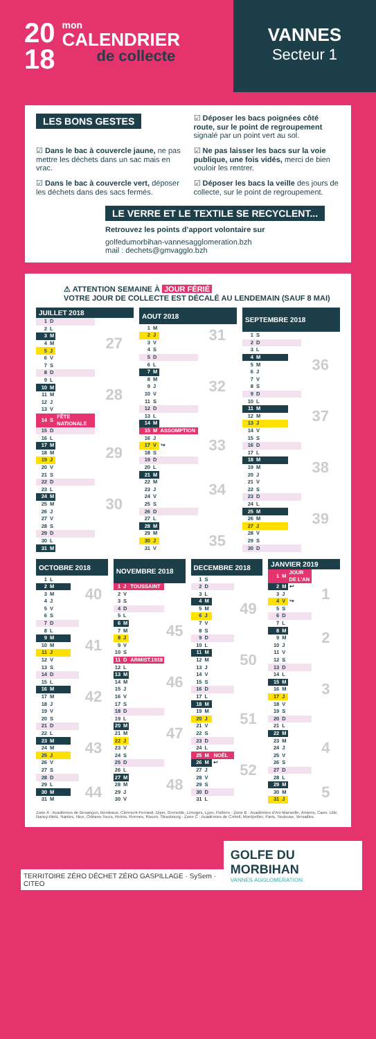20
18
mon
CALENDRIER
de collecte
VANNES
Secteur 1
LES BONS GESTES
☑ Déposer les bacs poignées côté route, sur le point de regroupement signalé par un point vert au sol.
☑ Dans le bac à couvercle jaune, ne pas mettre les déchets dans un sac mais en vrac.
☑ Ne pas laisser les bacs sur la voie publique, une fois vidés, merci de bien vouloir les rentrer.
☑ Dans le bac à couvercle vert, déposer les déchets dans des sacs fermés.
☑ Déposer les bacs la veille des jours de collecte, sur le point de regroupement.
LE VERRE ET LE TEXTILE SE RECYCLENT...
Retrouvez les points d’apport volontaire sur
golfedumorbihan-vannesagglomeration.bzh
mail : dechets@gmvagglo.bzh
⚠ ATTENTION SEMAINE À JOUR FÉRIÉ
VOTRE JOUR DE COLLECTE EST DÉCALÉ AU LENDEMAIN (SAUF 8 MAI)
| JUILLET 2018 | | | |
| --- | --- | --- | --- |
| 1 | D | | |
| 2 | L | | |
| 3 | M | | |
| 4 | M | | 27 |
| 5 | J | | |
| 6 | V | | |
| 7 | S | | |
| 8 | D | | |
| 9 | L | | |
| 10 | M | | |
| 11 | M | | 28 |
| 12 | J | | |
| 13 | V | | |
| 14 | S | FÊTE NATIONALE | |
| 15 | D | | |
| 16 | L | | |
| 17 | M | | |
| 18 | M | | 29 |
| 19 | J | | |
| 20 | V | | |
| 21 | S | | |
| 22 | D | | |
| 23 | L | | |
| 24 | M | | |
| 25 | M | | 30 |
| 26 | J | | |
| 27 | V | | |
| 28 | S | | |
| 29 | D | | |
| 30 | L | | |
| 31 | M | | |
| AOUT 2018 | | | |
| --- | --- | --- | --- |
| 1 | M | | |
| 2 | J | | 31 |
| 3 | V | | |
| 4 | S | | |
| 5 | D | | |
| 6 | L | | |
| 7 | M | | |
| 8 | M | | |
| 9 | J | | 32 |
| 10 | V | | |
| 11 | S | | |
| 12 | D | | |
| 13 | L | | |
| 14 | M | | |
| 15 | M | ASSOMPTION | |
| 16 | J | | |
| 17 | V | ↪ | 33 |
| 18 | S | | |
| 19 | D | | |
| 20 | L | | |
| 21 | M | | |
| 22 | M | | |
| 23 | J | | 34 |
| 24 | V | | |
| 25 | S | | |
| 26 | D | | |
| 27 | L | | |
| 28 | M | | |
| 29 | M | | |
| 30 | J | | 35 |
| 31 | V | | |
| SEPTEMBRE 2018 | | | |
| --- | --- | --- | --- |
| 1 | S | | |
| 2 | D | | |
| 3 | L | | |
| 4 | M | | |
| 5 | M | | 36 |
| 6 | J | | |
| 7 | V | | |
| 8 | S | | |
| 9 | D | | |
| 10 | L | | |
| 11 | M | | |
| 12 | M | | 37 |
| 13 | J | | |
| 14 | V | | |
| 15 | S | | |
| 16 | D | | |
| 17 | L | | |
| 18 | M | | |
| 19 | M | | 38 |
| 20 | J | | |
| 21 | V | | |
| 22 | S | | |
| 23 | D | | |
| 24 | L | | |
| 25 | M | | |
| 26 | M | | 39 |
| 27 | J | | |
| 28 | V | | |
| 29 | S | | |
| 30 | D | | |
| OCTOBRE 2018 | | | |
| --- | --- | --- | --- |
| 1 | L | | |
| 2 | M | | |
| 3 | M | | 40 |
| 4 | J | | |
| 5 | V | | |
| 6 | S | | |
| 7 | D | | |
| 8 | L | | |
| 9 | M | | |
| 10 | M | | 41 |
| 11 | J | | |
| 12 | V | | |
| 13 | S | | |
| 14 | D | | |
| 15 | L | | |
| 16 | M | | |
| 17 | M | | 42 |
| 18 | J | | |
| 19 | V | | |
| 20 | S | | |
| 21 | D | | |
| 22 | L | | |
| 23 | M | | |
| 24 | M | | 43 |
| 25 | J | | |
| 26 | V | | |
| 27 | S | | |
| 28 | D | | |
| 29 | L | | |
| 30 | M | | 44 |
| 31 | M | | |
| NOVEMBRE 2018 | | | |
| --- | --- | --- | --- |
| 1 | J | TOUSSAINT | |
| 2 | V | | |
| 3 | S | | |
| 4 | D | | |
| 5 | L | | |
| 6 | M | | |
| 7 | M | | 45 |
| 8 | J | | |
| 9 | V | | |
| 10 | S | | |
| 11 | D | ARMIST.1918 | |
| 12 | L | | |
| 13 | M | | |
| 14 | M | | 46 |
| 15 | J | | |
| 16 | V | | |
| 17 | S | | |
| 18 | D | | |
| 19 | L | | |
| 20 | M | | |
| 21 | M | | 47 |
| 22 | J | | |
| 23 | V | | |
| 24 | S | | |
| 25 | D | | |
| 26 | L | | |
| 27 | M | | |
| 28 | M | | 48 |
| 29 | J | | |
| 30 | V | | |
| DECEMBRE 2018 | | | |
| --- | --- | --- | --- |
| 1 | S | | |
| 2 | D | | |
| 3 | L | | |
| 4 | M | | |
| 5 | M | | 49 |
| 6 | J | | |
| 7 | V | | |
| 8 | S | | |
| 9 | D | | |
| 10 | L | | |
| 11 | M | | |
| 12 | M | | 50 |
| 13 | J | | |
| 14 | V | | |
| 15 | S | | |
| 16 | D | | |
| 17 | L | | |
| 18 | M | | |
| 19 | M | | |
| 20 | J | | 51 |
| 21 | V | | |
| 22 | S | | |
| 23 | D | | |
| 24 | L | | |
| 25 | M | NOËL | |
| 26 | M | ↩ | |
| 27 | J | | 52 |
| 28 | V | | |
| 29 | S | | |
| 30 | D | | |
| 31 | L | | |
| JANVIER 2019 | | | |
| --- | --- | --- | --- |
| 1 | M | JOUR DE L’AN | |
| 2 | M | ↩ | |
| 3 | J | | 1 |
| 4 | V | ↪ | |
| 5 | S | | |
| 6 | D | | |
| 7 | L | | |
| 8 | M | | |
| 9 | M | | 2 |
| 10 | J | | |
| 11 | V | | |
| 12 | S | | |
| 13 | D | | |
| 14 | L | | |
| 15 | M | | |
| 16 | M | | 3 |
| 17 | J | | |
| 18 | V | | |
| 19 | S | | |
| 20 | D | | |
| 21 | L | | |
| 22 | M | | |
| 23 | M | | |
| 24 | J | | 4 |
| 25 | V | | |
| 26 | S | | |
| 27 | D | | |
| 28 | L | | |
| 29 | M | | |
| 30 | M | | 5 |
| 31 | J | | |
Zone A : Académies de Besançon, Bordeaux, Clermont-Ferrand, Dijon, Grenoble, Limoges, Lyon, Poitiers - Zone B : Académies d’Aix-Marseille, Amiens, Caen, Lille, Nancy-Metz, Nantes, Nice, Orléans-Tours, Reims, Rennes, Rouen, Strasbourg - Zone C : Académies de Créteil, Montpellier, Paris, Toulouse, Versailles
TERRITOIRE ZÉRO DÉCHET ZÉRO GASPILLAGE · SySem · CITEO
GOLFE DU MORBIHAN
VANNES AGGLOMERATION